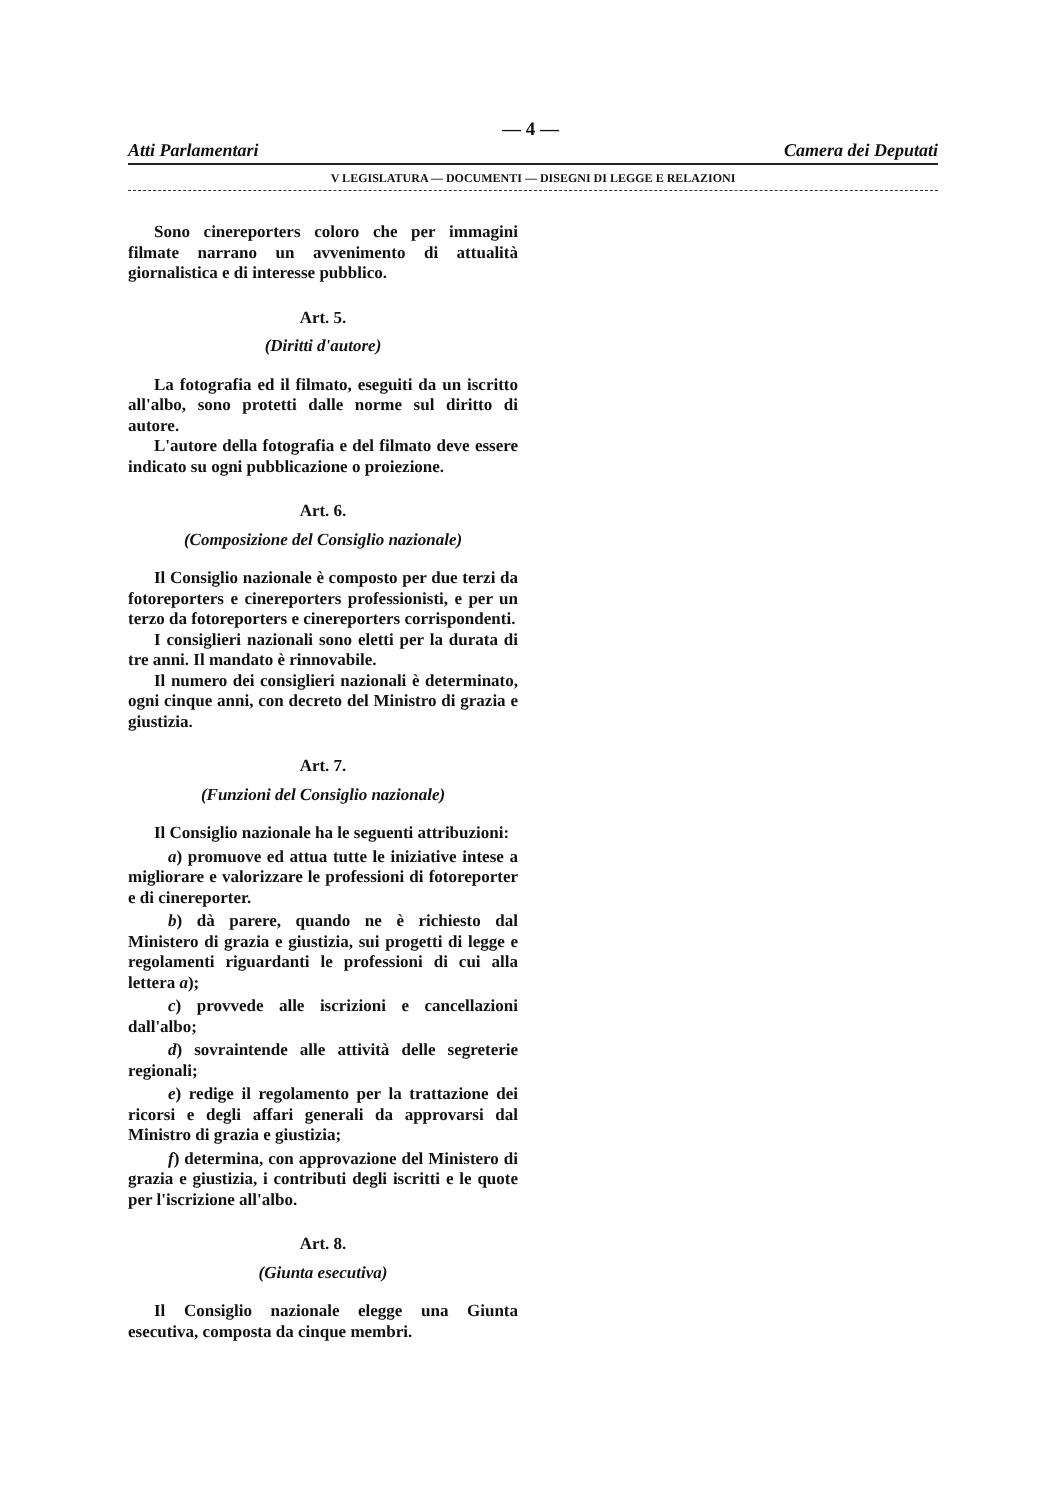— 4 —
Atti Parlamentari Camera dei Deputati
V LEGISLATURA — DOCUMENTI — DISEGNI DI LEGGE E RELAZIONI
Sono cinereporters coloro che per immagini filmate narrano un avvenimento di attualità giornalistica e di interesse pubblico.
Art. 5.
(Diritti d'autore)
La fotografia ed il filmato, eseguiti da un iscritto all'albo, sono protetti dalle norme sul diritto di autore.
L'autore della fotografia e del filmato deve essere indicato su ogni pubblicazione o proiezione.
Art. 6.
(Composizione del Consiglio nazionale)
Il Consiglio nazionale è composto per due terzi da fotoreporters e cinereporters professionisti, e per un terzo da fotoreporters e cinereporters corrispondenti.
I consiglieri nazionali sono eletti per la durata di tre anni. Il mandato è rinnovabile.
Il numero dei consiglieri nazionali è determinato, ogni cinque anni, con decreto del Ministro di grazia e giustizia.
Art. 7.
(Funzioni del Consiglio nazionale)
Il Consiglio nazionale ha le seguenti attribuzioni:
a) promuove ed attua tutte le iniziative intese a migliorare e valorizzare le professioni di fotoreporter e di cinereporter.
b) dà parere, quando ne è richiesto dal Ministero di grazia e giustizia, sui progetti di legge e regolamenti riguardanti le professioni di cui alla lettera a);
c) provvede alle iscrizioni e cancellazioni dall'albo;
d) sovraintende alle attività delle segreterie regionali;
e) redige il regolamento per la trattazione dei ricorsi e degli affari generali da approvarsi dal Ministro di grazia e giustizia;
f) determina, con approvazione del Ministero di grazia e giustizia, i contributi degli iscritti e le quote per l'iscrizione all'albo.
Art. 8.
(Giunta esecutiva)
Il Consiglio nazionale elegge una Giunta esecutiva, composta da cinque membri.